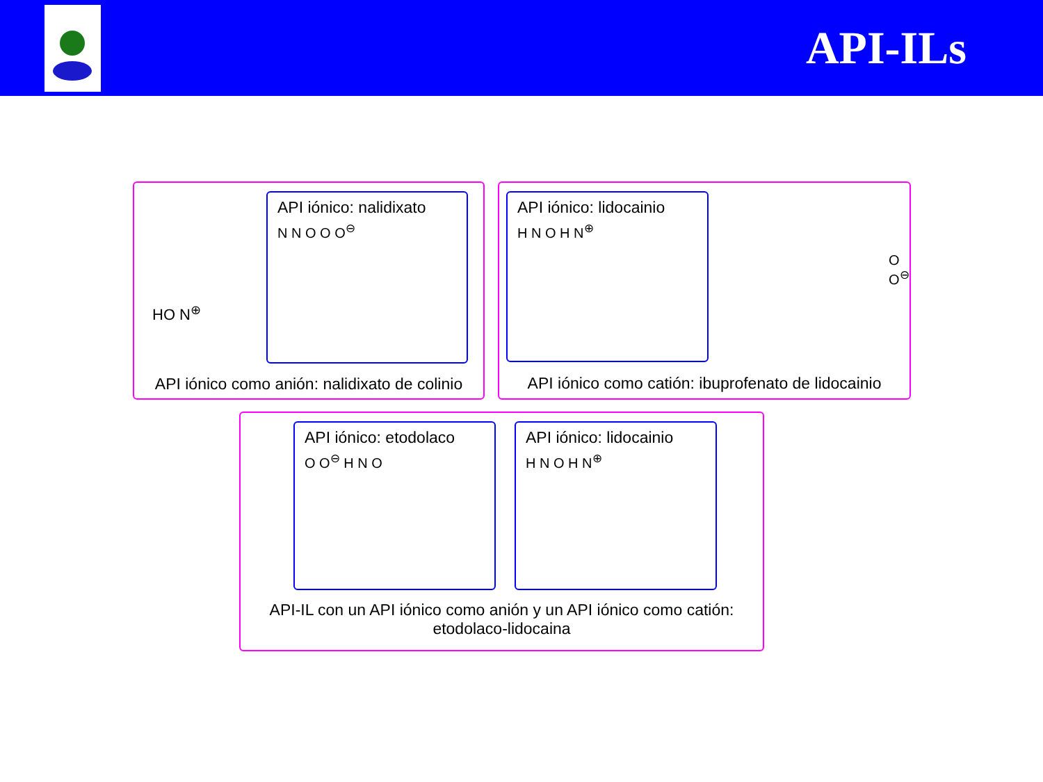API-ILs
HO N<sup>⊕</sup>
API iónico: nalidixato
N N O O O<sup>⊖</sup>
API iónico como anión: nalidixato de colinio
API iónico: lidocainio
H N O H N<sup>⊕</sup>
O O<sup>⊖</sup>
API iónico como catión: ibuprofenato de lidocainio
API iónico: etodolaco
O O<sup>⊖</sup> H N O
API iónico: lidocainio
H N O H N<sup>⊕</sup>
API-IL con un API iónico como anión y un API iónico como catión:
etodolaco-lidocaina